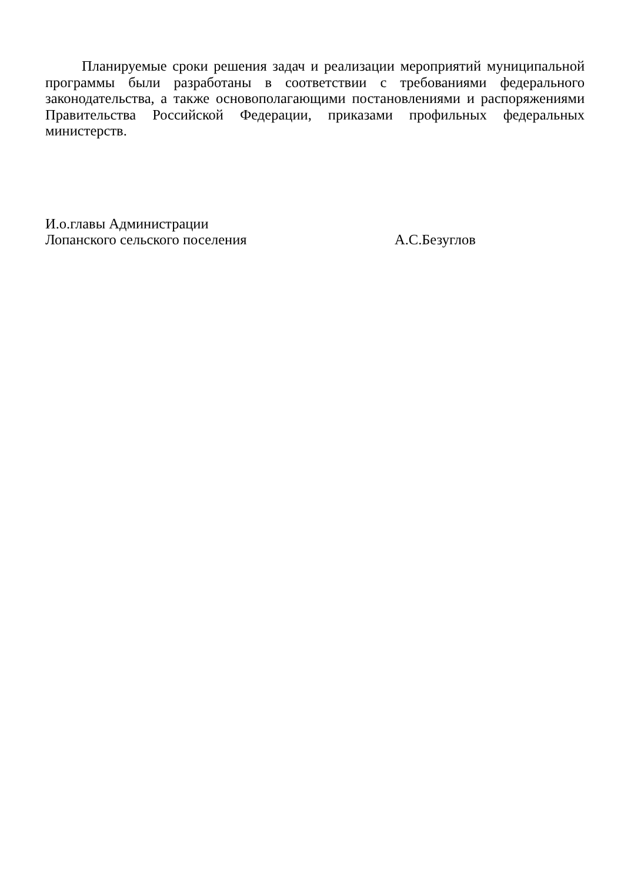Планируемые сроки решения задач и реализации мероприятий муниципальной программы были разработаны в соответствии с требованиями федерального законодательства, а также основополагающими постановлениями и распоряжениями Правительства Российской Федерации, приказами профильных федеральных министерств.
И.о.главы Администрации
Лопанского сельского поселения А.С.Безуглов